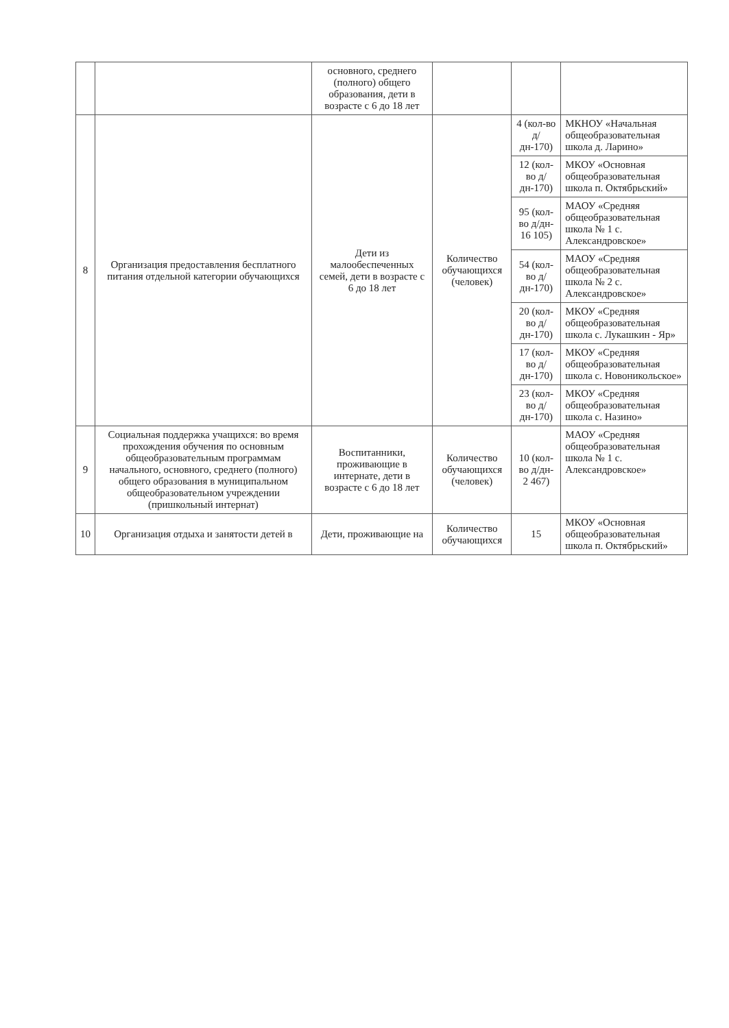| | | основного, среднего (полного) общего образования, дети в возрасте с 6 до 18 лет | | | |
| 8 | Организация предоставления бесплатного питания отдельной категории обучающихся | Дети из малообеспеченных семей, дети в возрасте с 6 до 18 лет | Количество обучающихся (человек) | 4 (кол-во д/дн-170) | МКНОУ «Начальная общеобразовательная школа д. Ларино» |
| | | | | 12 (кол-во д/дн-170) | МКОУ «Основная общеобразовательная школа п. Октябрьский» |
| | | | | 95 (кол-во д/дн- 16 105) | МАОУ «Средняя общеобразовательная школа № 1 с. Александровское» |
| | | | | 54 (кол-во д/дн-170) | МАОУ «Средняя общеобразовательная школа № 2 с. Александровское» |
| | | | | 20 (кол-во д/дн-170) | МКОУ «Средняя общеобразовательная школа с. Лукашкин - Яр» |
| | | | | 17 (кол-во д/дн-170) | МКОУ «Средняя общеобразовательная школа с. Новоникольское» |
| | | | | 23 (кол-во д/дн-170) | МКОУ «Средняя общеобразовательная школа с. Назино» |
| 9 | Социальная поддержка учащихся: во время прохождения обучения по основным общеобразовательным программам начального, основного, среднего (полного) общего образования в муниципальном общеобразовательном учреждении (пришкольный интернат) | Воспитанники, проживающие в интернате, дети в возрасте с 6 до 18 лет | Количество обучающихся (человек) | 10 (кол-во д/дн- 2 467) | МАОУ «Средняя общеобразовательная школа № 1 с. Александровское» |
| 10 | Организация отдыха и занятости детей в | Дети, проживающие на | Количество обучающихся | 15 | МКОУ «Основная общеобразовательная школа п. Октябрьский» |